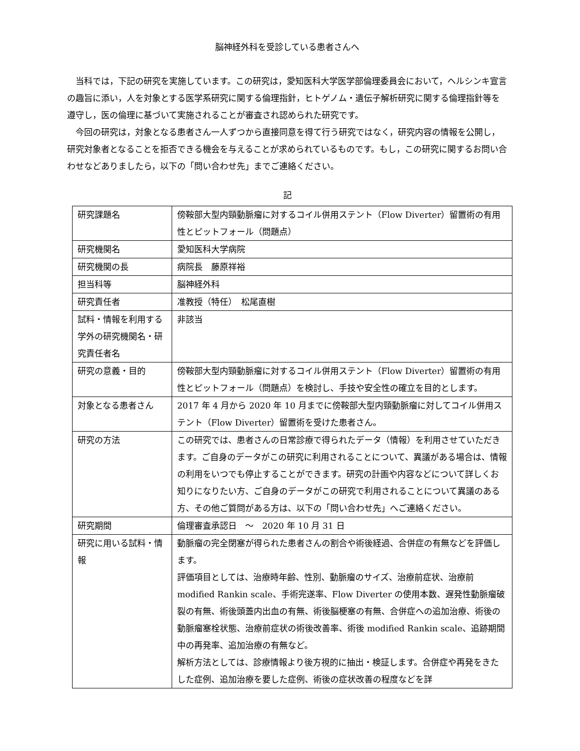脳神経外科を受診している患者さんへ
当科では，下記の研究を実施しています。この研究は，愛知医科大学医学部倫理委員会において，ヘルシンキ宣言の趣旨に添い，人を対象とする医学系研究に関する倫理指針，ヒトゲノム・遺伝子解析研究に関する倫理指針等を遵守し，医の倫理に基づいて実施されることが審査され認められた研究です。
今回の研究は，対象となる患者さん一人ずつから直接同意を得て行う研究ではなく，研究内容の情報を公開し，研究対象者となることを拒否できる機会を与えることが求められているものです。もし，この研究に関するお問い合わせなどありましたら，以下の「問い合わせ先」までご連絡ください。
記
| 研究課題名 | 傍鞍部大型内頸動脈瘤に対するコイル併用ステント（Flow Diverter）留置術の有用性とピットフォール（問題点） |
| 研究機関名 | 愛知医科大学病院 |
| 研究機関の長 | 病院長 藤原祥裕 |
| 担当科等 | 脳神経外科 |
| 研究責任者 | 准教授（特任） 松尾直樹 |
| 試料・情報を利用する学外の研究機関名・研究責任者名 | 非該当 |
| 研究の意義・目的 | 傍鞍部大型内頸動脈瘤に対するコイル併用ステント（Flow Diverter）留置術の有用性とピットフォール（問題点）を検討し、手技や安全性の確立を目的とします。 |
| 対象となる患者さん | 2017 年 4 月から 2020 年 10 月までに傍鞍部大型内頸動脈瘤に対してコイル併用ステント（Flow Diverter）留置術を受けた患者さん。 |
| 研究の方法 | この研究では、患者さんの日常診療で得られたデータ（情報）を利用させていただきます。ご自身のデータがこの研究に利用されることについて、異議がある場合は、情報の利用をいつでも停止することができます。研究の計画や内容などについて詳しくお知りになりたい方、ご自身のデータがこの研究で利用されることについて異議のある方、その他ご質問がある方は、以下の「問い合わせ先」へご連絡ください。 |
| 研究期間 | 倫理審査承認日 ～ 2020 年 10 月 31 日 |
| 研究に用いる試料・情報 | 動脈瘤の完全閉塞が得られた患者さんの割合や術後経過、合併症の有無などを評価します。 評価項目としては、治療時年齢、性別、動脈瘤のサイズ、治療前症状、治療前 modified Rankin scale、手術完遂率、Flow Diverter の使用本数、遅発性動脈瘤破裂の有無、術後頭蓋内出血の有無、術後脳梗塞の有無、合併症への追加治療、術後の動脈瘤塞栓状態、治療前症状の術後改善率、術後 modified Rankin scale、追跡期間中の再発率、追加治療の有無など。 解析方法としては、診療情報より後方視的に抽出・検証します。合併症や再発をきたした症例、追加治療を要した症例、術後の症状改善の程度などを詳 |